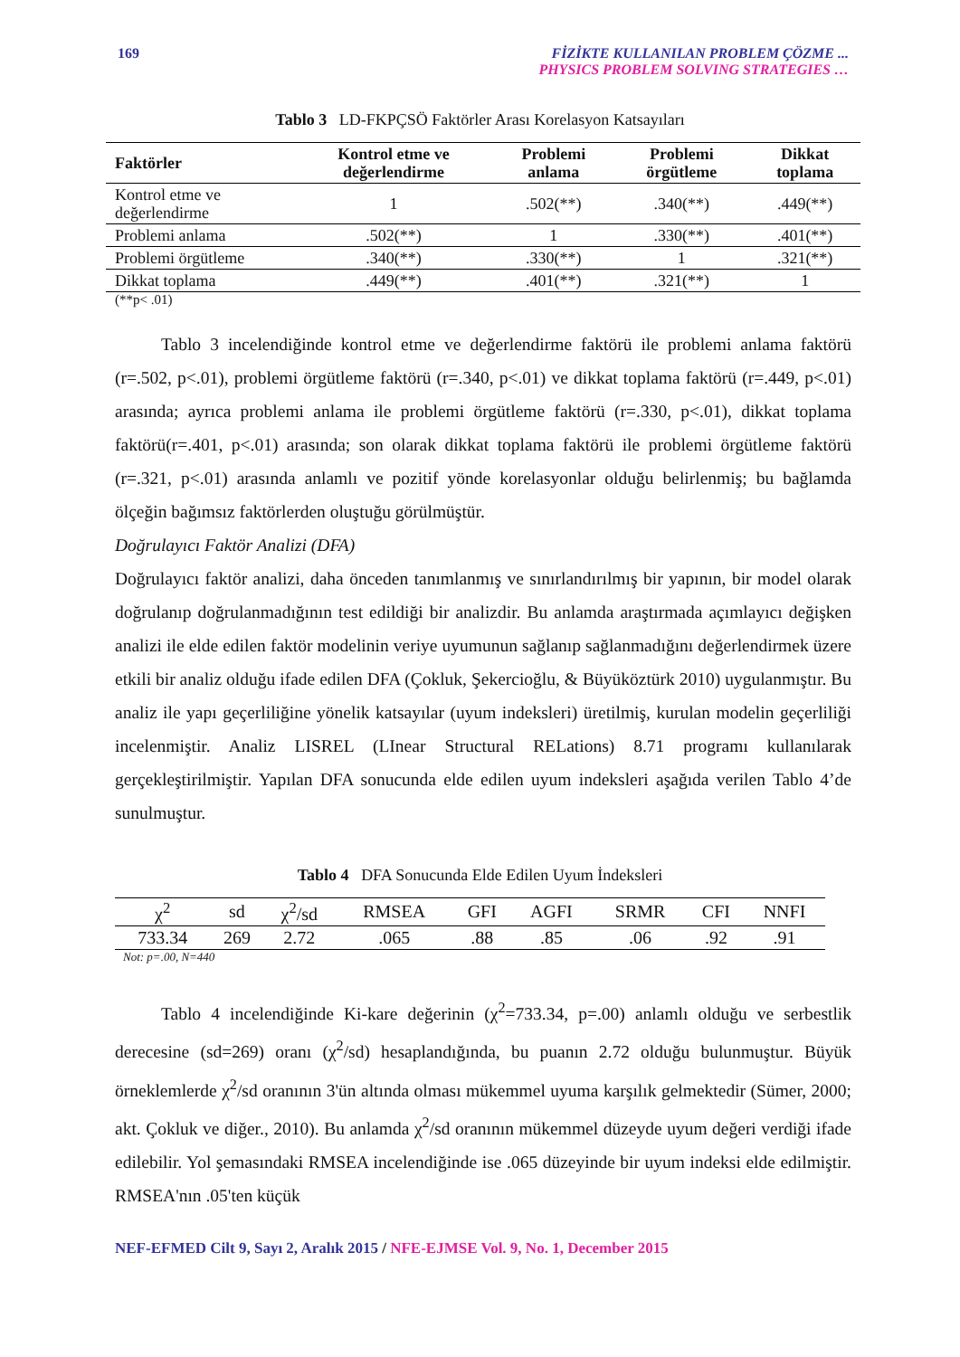169 FİZİKTE KULLANILAN PROBLEM ÇÖZME ...
PHYSICS PROBLEM SOLVING STRATEGIES …
Tablo 3 LD-FKPÇSÖ Faktörler Arası Korelasyon Katsayıları
| Faktörler | Kontrol etme ve değerlendirme | Problemi anlama | Problemi örgütleme | Dikkat toplama |
| --- | --- | --- | --- | --- |
| Kontrol etme ve değerlendirme | 1 | .502(**) | .340(**) | .449(**) |
| Problemi anlama | .502(**) | 1 | .330(**) | .401(**) |
| Problemi örgütleme | .340(**) | .330(**) | 1 | .321(**) |
| Dikkat toplama | .449(**) | .401(**) | .321(**) | 1 |
(**p< .01)
Tablo 3 incelendiğinde kontrol etme ve değerlendirme faktörü ile problemi anlama faktörü (r=.502, p<.01), problemi örgütleme faktörü (r=.340, p<.01) ve dikkat toplama faktörü (r=.449, p<.01) arasında; ayrıca problemi anlama ile problemi örgütleme faktörü (r=.330, p<.01), dikkat toplama faktörü(r=.401, p<.01) arasında; son olarak dikkat toplama faktörü ile problemi örgütleme faktörü (r=.321, p<.01) arasında anlamlı ve pozitif yönde korelasyonlar olduğu belirlenmiş; bu bağlamda ölçeğin bağımsız faktörlerden oluştuğu görülmüştür.
Doğrulayıcı Faktör Analizi (DFA)
Doğrulayıcı faktör analizi, daha önceden tanımlanmış ve sınırlandırılmış bir yapının, bir model olarak doğrulanıp doğrulanmadığının test edildiği bir analizdir. Bu anlamda araştırmada açımlayıcı değişken analizi ile elde edilen faktör modelinin veriye uyumunun sağlanıp sağlanmadığını değerlendirmek üzere etkili bir analiz olduğu ifade edilen DFA (Çokluk, Şekercioğlu, & Büyüköztürk 2010) uygulanmıştır. Bu analiz ile yapı geçerliliğine yönelik katsayılar (uyum indeksleri) üretilmiş, kurulan modelin geçerliliği incelenmiştir. Analiz LISREL (LInear Structural RELations) 8.71 programı kullanılarak gerçekleştirilmiştir. Yapılan DFA sonucunda elde edilen uyum indeksleri aşağıda verilen Tablo 4’de sunulmuştur.
Tablo 4 DFA Sonucunda Elde Edilen Uyum İndeksleri
| χ<sup>2</sup> | sd | χ<sup>2</sup>/sd | RMSEA | GFI | AGFI | SRMR | CFI | NNFI |
| --- | --- | --- | --- | --- | --- | --- | --- | --- |
| 733.34 | 269 | 2.72 | .065 | .88 | .85 | .06 | .92 | .91 |
Not: p=.00, N=440
Tablo 4 incelendiğinde Ki-kare değerinin (χ<sup>2</sup>=733.34, p=.00) anlamlı olduğu ve serbestlik derecesine (sd=269) oranı (χ<sup>2</sup>/sd) hesaplandığında, bu puanın 2.72 olduğu bulunmuştur. Büyük örneklemlerde χ<sup>2</sup>/sd oranının 3'ün altında olması mükemmel uyuma karşılık gelmektedir (Sümer, 2000; akt. Çokluk ve diğer., 2010). Bu anlamda χ<sup>2</sup>/sd oranının mükemmel düzeyde uyum değeri verdiği ifade edilebilir. Yol şemasındaki RMSEA incelendiğinde ise .065 düzeyinde bir uyum indeksi elde edilmiştir. RMSEA'nın .05'ten küçük
NEF-EFMED Cilt 9, Sayı 2, Aralık 2015 / NFE-EJMSE Vol. 9, No. 1, December 2015